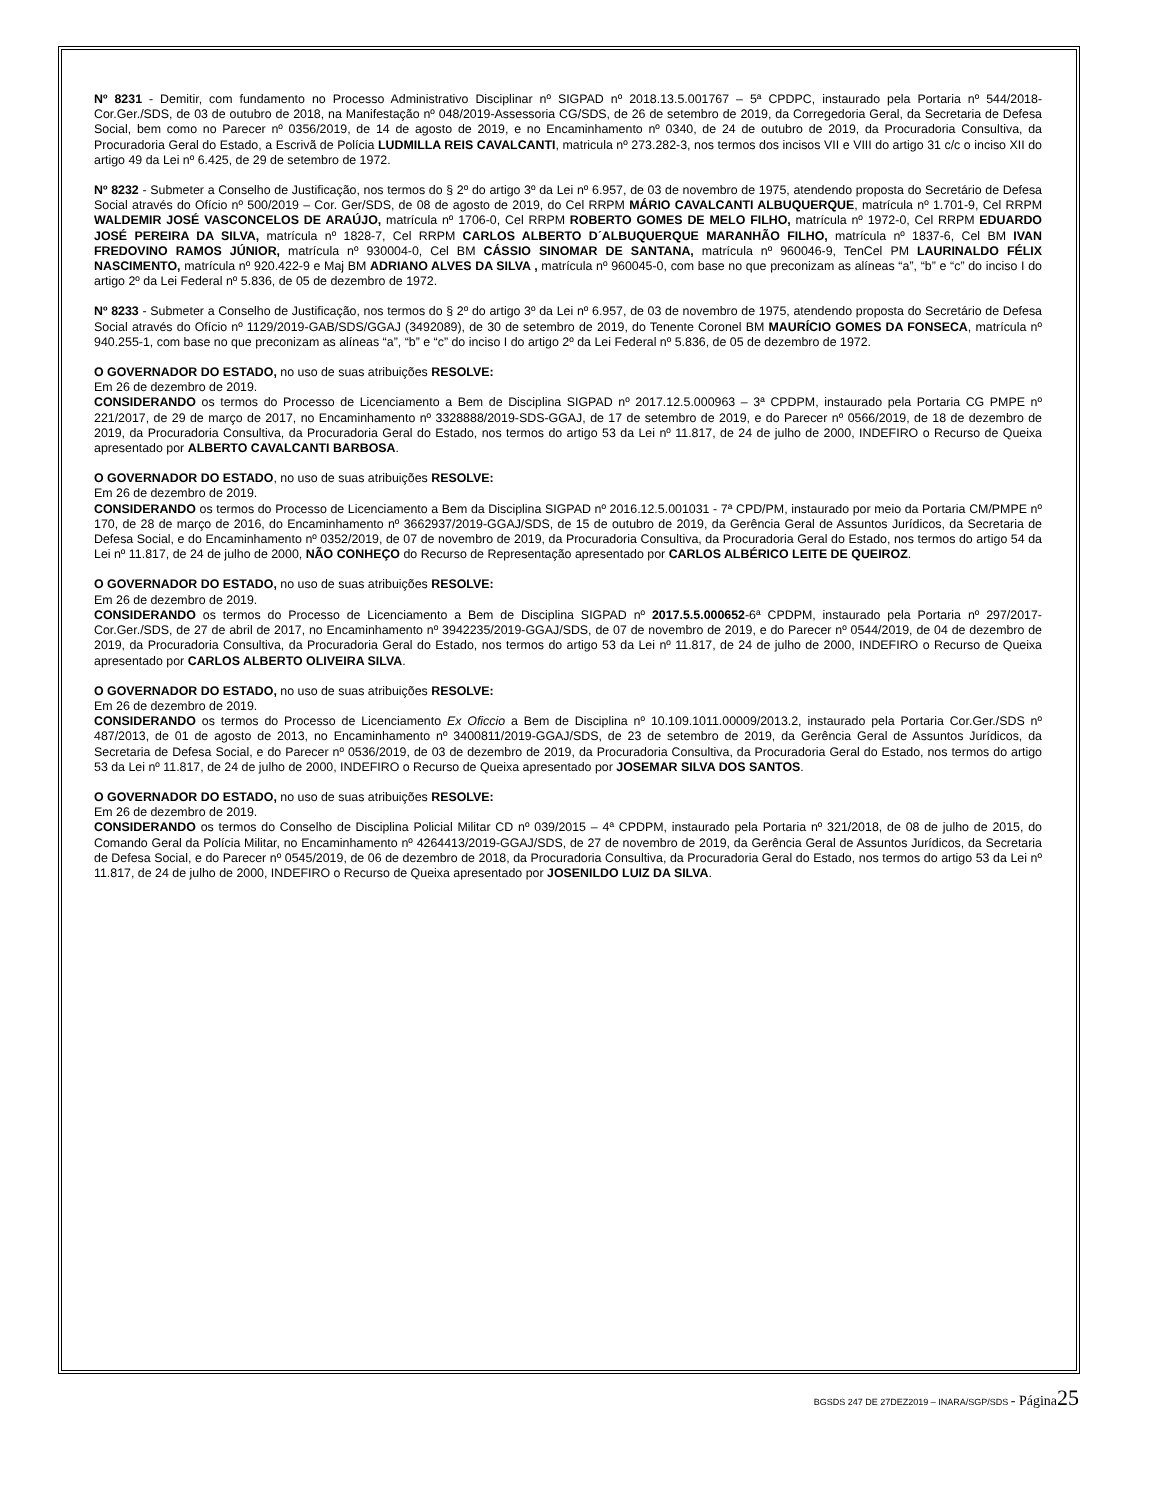Nº 8231 - Demitir, com fundamento no Processo Administrativo Disciplinar nº SIGPAD nº 2018.13.5.001767 – 5ª CPDPC, instaurado pela Portaria nº 544/2018-Cor.Ger./SDS, de 03 de outubro de 2018, na Manifestação nº 048/2019-Assessoria CG/SDS, de 26 de setembro de 2019, da Corregedoria Geral, da Secretaria de Defesa Social, bem como no Parecer nº 0356/2019, de 14 de agosto de 2019, e no Encaminhamento nº 0340, de 24 de outubro de 2019, da Procuradoria Consultiva, da Procuradoria Geral do Estado, a Escrivã de Polícia LUDMILLA REIS CAVALCANTI, matricula nº 273.282-3, nos termos dos incisos VII e VIII do artigo 31 c/c o inciso XII do artigo 49 da Lei nº 6.425, de 29 de setembro de 1972.
Nº 8232 - Submeter a Conselho de Justificação, nos termos do § 2º do artigo 3º da Lei nº 6.957, de 03 de novembro de 1975, atendendo proposta do Secretário de Defesa Social através do Ofício nº 500/2019 – Cor. Ger/SDS, de 08 de agosto de 2019, do Cel RRPM MÁRIO CAVALCANTI ALBUQUERQUE, matrícula nº 1.701-9, Cel RRPM WALDEMIR JOSÉ VASCONCELOS DE ARAÚJO, matrícula nº 1706-0, Cel RRPM ROBERTO GOMES DE MELO FILHO, matrícula nº 1972-0, Cel RRPM EDUARDO JOSÉ PEREIRA DA SILVA, matrícula nº 1828-7, Cel RRPM CARLOS ALBERTO D´ALBUQUERQUE MARANHÃO FILHO, matrícula nº 1837-6, Cel BM IVAN FREDOVINO RAMOS JÚNIOR, matrícula nº 930004-0, Cel BM CÁSSIO SINOMAR DE SANTANA, matrícula nº 960046-9, TenCel PM LAURINALDO FÉLIX NASCIMENTO, matrícula nº 920.422-9 e Maj BM ADRIANO ALVES DA SILVA , matrícula nº 960045-0, com base no que preconizam as alíneas “a”, “b” e “c” do inciso I do artigo 2º da Lei Federal nº 5.836, de 05 de dezembro de 1972.
Nº 8233 - Submeter a Conselho de Justificação, nos termos do § 2º do artigo 3º da Lei nº 6.957, de 03 de novembro de 1975, atendendo proposta do Secretário de Defesa Social através do Ofício nº 1129/2019-GAB/SDS/GGAJ (3492089), de 30 de setembro de 2019, do Tenente Coronel BM MAURÍCIO GOMES DA FONSECA, matrícula nº 940.255-1, com base no que preconizam as alíneas “a”, “b” e “c” do inciso I do artigo 2º da Lei Federal nº 5.836, de 05 de dezembro de 1972.
O GOVERNADOR DO ESTADO, no uso de suas atribuições RESOLVE:
Em 26 de dezembro de 2019.
CONSIDERANDO os termos do Processo de Licenciamento a Bem de Disciplina SIGPAD nº 2017.12.5.000963 – 3ª CPDPM, instaurado pela Portaria CG PMPE nº 221/2017, de 29 de março de 2017, no Encaminhamento nº 3328888/2019-SDS-GGAJ, de 17 de setembro de 2019, e do Parecer nº 0566/2019, de 18 de dezembro de 2019, da Procuradoria Consultiva, da Procuradoria Geral do Estado, nos termos do artigo 53 da Lei nº 11.817, de 24 de julho de 2000, INDEFIRO o Recurso de Queixa apresentado por ALBERTO CAVALCANTI BARBOSA.
O GOVERNADOR DO ESTADO, no uso de suas atribuições RESOLVE:
Em 26 de dezembro de 2019.
CONSIDERANDO os termos do Processo de Licenciamento a Bem da Disciplina SIGPAD nº 2016.12.5.001031 - 7ª CPD/PM, instaurado por meio da Portaria CM/PMPE nº 170, de 28 de março de 2016, do Encaminhamento nº 3662937/2019-GGAJ/SDS, de 15 de outubro de 2019, da Gerência Geral de Assuntos Jurídicos, da Secretaria de Defesa Social, e do Encaminhamento nº 0352/2019, de 07 de novembro de 2019, da Procuradoria Consultiva, da Procuradoria Geral do Estado, nos termos do artigo 54 da Lei nº 11.817, de 24 de julho de 2000, NÃO CONHEÇO do Recurso de Representação apresentado por CARLOS ALBÉRICO LEITE DE QUEIROZ.
O GOVERNADOR DO ESTADO, no uso de suas atribuições RESOLVE:
Em 26 de dezembro de 2019.
CONSIDERANDO os termos do Processo de Licenciamento a Bem de Disciplina SIGPAD nº 2017.5.5.000652-6ª CPDPM, instaurado pela Portaria nº 297/2017-Cor.Ger./SDS, de 27 de abril de 2017, no Encaminhamento nº 3942235/2019-GGAJ/SDS, de 07 de novembro de 2019, e do Parecer nº 0544/2019, de 04 de dezembro de 2019, da Procuradoria Consultiva, da Procuradoria Geral do Estado, nos termos do artigo 53 da Lei nº 11.817, de 24 de julho de 2000, INDEFIRO o Recurso de Queixa apresentado por CARLOS ALBERTO OLIVEIRA SILVA.
O GOVERNADOR DO ESTADO, no uso de suas atribuições RESOLVE:
Em 26 de dezembro de 2019.
CONSIDERANDO os termos do Processo de Licenciamento Ex Oficcio a Bem de Disciplina nº 10.109.1011.00009/2013.2, instaurado pela Portaria Cor.Ger./SDS nº 487/2013, de 01 de agosto de 2013, no Encaminhamento nº 3400811/2019-GGAJ/SDS, de 23 de setembro de 2019, da Gerência Geral de Assuntos Jurídicos, da Secretaria de Defesa Social, e do Parecer nº 0536/2019, de 03 de dezembro de 2019, da Procuradoria Consultiva, da Procuradoria Geral do Estado, nos termos do artigo 53 da Lei nº 11.817, de 24 de julho de 2000, INDEFIRO o Recurso de Queixa apresentado por JOSEMAR SILVA DOS SANTOS.
O GOVERNADOR DO ESTADO, no uso de suas atribuições RESOLVE:
Em 26 de dezembro de 2019.
CONSIDERANDO os termos do Conselho de Disciplina Policial Militar CD nº 039/2015 – 4ª CPDPM, instaurado pela Portaria nº 321/2018, de 08 de julho de 2015, do Comando Geral da Polícia Militar, no Encaminhamento nº 4264413/2019-GGAJ/SDS, de 27 de novembro de 2019, da Gerência Geral de Assuntos Jurídicos, da Secretaria de Defesa Social, e do Parecer nº 0545/2019, de 06 de dezembro de 2018, da Procuradoria Consultiva, da Procuradoria Geral do Estado, nos termos do artigo 53 da Lei nº 11.817, de 24 de julho de 2000, INDEFIRO o Recurso de Queixa apresentado por JOSENILDO LUIZ DA SILVA.
BGSDS 247 DE 27DEZ2019 – INARA/SGP/SDS - Página 25